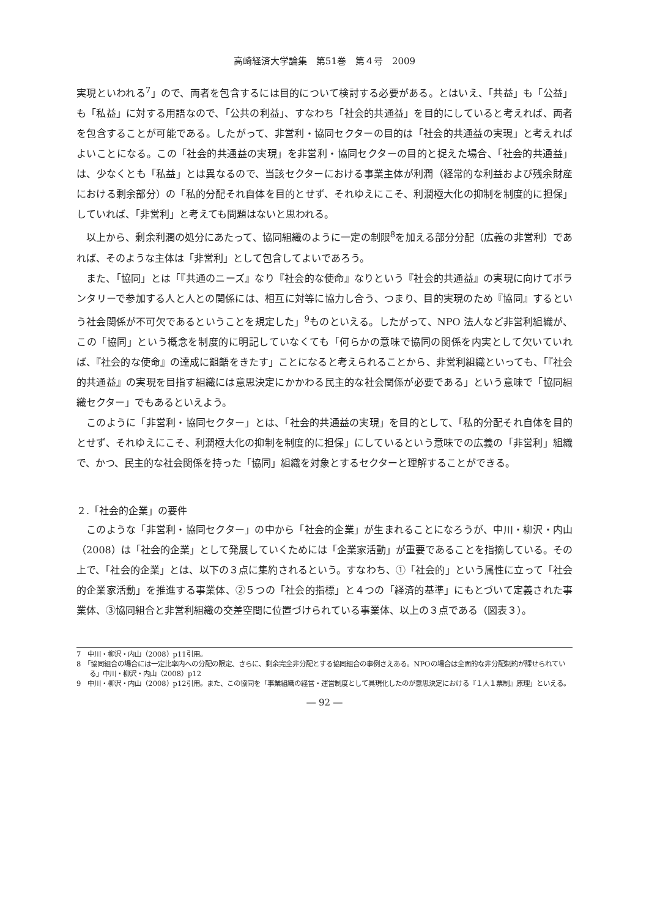高崎経済大学論集　第51巻　第４号　2009
実現といわれる<sup>7</sup>」ので、両者を包含するには目的について検討する必要がある。とはいえ、「共益」も「公益」も「私益」に対する用語なので、「公共の利益」、すなわち「社会的共通益」を目的にしていると考えれば、両者を包含することが可能である。したがって、非営利・協同セクターの目的は「社会的共通益の実現」と考えればよいことになる。この「社会的共通益の実現」を非営利・協同セクターの目的と捉えた場合、「社会的共通益」は、少なくとも「私益」とは異なるので、当該セクターにおける事業主体が利潤（経常的な利益および残余財産における剰余部分）の「私的分配それ自体を目的とせず、それゆえにこそ、利潤極大化の抑制を制度的に担保」していれば、「非営利」と考えても問題はないと思われる。
以上から、剰余利潤の処分にあたって、協同組織のように一定の制限<sup>8</sup>を加える部分分配（広義の非営利）であれば、そのような主体は「非営利」として包含してよいであろう。
また、「協同」とは「『共通のニーズ』なり『社会的な使命』なりという『社会的共通益』の実現に向けてボランタリーで参加する人と人との関係には、相互に対等に協力し合う、つまり、目的実現のため『協同』するという社会関係が不可欠であるということを規定した」<sup>9</sup>ものといえる。したがって、NPO 法人など非営利組織が、この「協同」という概念を制度的に明記していなくても「何らかの意味で協同の関係を内実として欠いていれば、『社会的な使命』の達成に齟齬をきたす」ことになると考えられることから、非営利組織といっても、「『社会的共通益』の実現を目指す組織には意思決定にかかわる民主的な社会関係が必要である」という意味で「協同組織セクター」でもあるといえよう。
このように「非営利・協同セクター」とは、「社会的共通益の実現」を目的として、「私的分配それ自体を目的とせず、それゆえにこそ、利潤極大化の抑制を制度的に担保」にしているという意味での広義の「非営利」組織で、かつ、民主的な社会関係を持った「協同」組織を対象とするセクターと理解することができる。
２.「社会的企業」の要件
このような「非営利・協同セクター」の中から「社会的企業」が生まれることになろうが、中川・柳沢・内山（2008）は「社会的企業」として発展していくためには「企業家活動」が重要であることを指摘している。その上で、「社会的企業」とは、以下の３点に集約されるという。すなわち、①「社会的」という属性に立って「社会的企業家活動」を推進する事業体、②５つの「社会的指標」と４つの「経済的基準」にもとづいて定義された事業体、③協同組合と非営利組織の交差空間に位置づけられている事業体、以上の３点である（図表３）。
7　中川・柳沢・内山（2008）p11引用。
8　「協同組合の場合には一定比率内への分配の限定、さらに、剰余完全非分配とする協同組合の事例さえある。NPOの場合は全面的な非分配制約が課せられている」中川・柳沢・内山（2008）p12
9　中川・柳沢・内山（2008）p12引用。また、この協同を「事業組織の経営・運営制度として具現化したのが意思決定における『１人１票制』原理」といえる。
― 92 ―